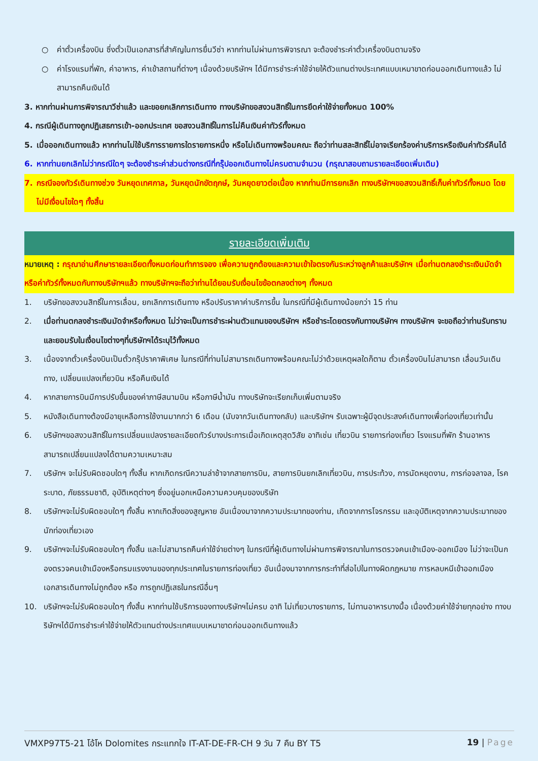○ ค่าตั๋วเครื่องบิน ซึ่งตั๋วเป็นเอกสารที่สำคัญในการยื่นวีซ่า หากท่านไม่ผ่านการพิจารณา จะต้องชำระค่าตั๋วเครื่องบินตามจริง
○ ค่าโรงแรมที่พัก, ค่าอาหาร, ค่าเข้าสถานที่ต่างๆ เนื่องด้วยบริษัทฯ ได้มีการชำระค่าใช้จ่ายให้ตัวแทนต่างประเทศแบบเหมาขาดก่อนออกเดินทางแล้ว ไม่สามารถคืนเงินได้
3. หากท่านผ่านการพิจารณาวีซ่าแล้ว และขอยกเลิกการเดินทาง ทางบริษัทขอสงวนสิทธิ์ในการยึดค่าใช้จ่ายทั้งหมด 100%
4. กรณีผู้เดินทางถูกปฏิเสธการเข้า-ออกประเทศ ขอสงวนสิทธิ์ในการไม่คืนเงินค่าทัวร์ทั้งหมด
5. เมื่อออกเดินทางแล้ว หากท่านไม่ใช้บริการรายการใดรายการหนึ่ง หรือไม่เดินทางพร้อมคณะ ถือว่าท่านสละสิทธิ์ไม่อาจเรียกร้องค่าบริการหรือเงินค่าทัวร์คืนได้
6. หากท่านยกเลิกไม่ว่ากรณีใดๆ จะต้องชำระค่าส่วนต่างกรณีที่กรุ๊ปออกเดินทางไม่ครบตามจำนวน (กรุณาสอบถามรายละเอียดเพิ่มเติม)
7. กรณีจองทัวร์เดินทางช่วง วันหยุดเทศกาล, วันหยุดนักขัตฤกษ์, วันหยุดยาวต่อเนื่อง หากท่านมีการยกเลิก ทางบริษัทฯขอสงวนสิทธิ์เก็บค่าทัวร์ทั้งหมด โดยไม่มีเงื่อนไขใดๆ ทั้งสิ้น
รายละเอียดเพิ่มเติม
หมายเหตุ : กรุณาอ่านศึกษารายละเอียดทั้งหมดก่อนทำการจอง เพื่อความถูกต้องและความเข้าใจตรงกันระหว่างลูกค้าและบริษัทฯ เมื่อท่านตกลงชำระเงินมัดจำหรือค่าทัวร์ทั้งหมดกับทางบริษัทฯแล้ว ทางบริษัทฯจะถือว่าท่านได้ยอมรับเงื่อนไขข้อตกลงต่างๆ ทั้งหมด
1. บริษัทขอสงวนสิทธิ์ในการเลื่อน, ยกเลิกการเดินทาง หรือปรับราคาค่าบริการขึ้น ในกรณีที่มีผู้เดินทางน้อยกว่า 15 ท่าน
2. เมื่อท่านตกลงชำระเงินมัดจำหรือทั้งหมด ไม่ว่าจะเป็นการชำระผ่านตัวแทนของบริษัทฯ หรือชำระโดยตรงกับทางบริษัทฯ ทางบริษัทฯ จะขอถือว่าท่านรับทราบและยอมรับในเงื่อนไขต่างๆที่บริษัทฯได้ระบุไว้ทั้งหมด
3. เนื่องจากตั๋วเครื่องบินเป็นตั๋วกรุ๊ปราคาพิเศษ ในกรณีที่ท่านไม่สามารถเดินทางพร้อมคณะไม่ว่าด้วยเหตุผลใดก็ตาม ตั๋วเครื่องบินไม่สามารถ เลื่อนวันเดินทาง, เปลี่ยนแปลงเที่ยวบิน หรือคืนเงินได้
4. หากสายการบินมีการปรับขึ้นของค่าภาษีสนามบิน หรือภาษีน้ำมัน ทางบริษัทจะเรียกเก็บเพิ่มตามจริง
5. หนังสือเดินทางต้องมีอายุเหลือการใช้งานมากกว่า 6 เดือน (นับจากวันเดินทางกลับ) และบริษัทฯ รับเฉพาะผู้มีจุดประสงค์เดินทางเพื่อท่องเที่ยวเท่านั้น
6. บริษัทฯขอสงวนสิทธิ์ในการเปลี่ยนแปลงรายละเอียดทัวร์บางประการเมื่อเกิดเหตุสุดวิสัย อาทิเช่น เที่ยวบิน รายการท่องเที่ยว โรงแรมที่พัก ร้านอาหาร สามารถเปลี่ยนแปลงได้ตามความเหมาะสม
7. บริษัทฯ จะไม่รับผิดชอบใดๆ ทั้งสิ้น หากเกิดกรณีความล่าช้าจากสายการบิน, สายการบินยกเลิกเที่ยวบิน, การประท้วง, การนัดหยุดงาน, การก่อจลาจล, โรคระบาด, ภัยธรรมชาติ, อุบัติเหตุต่างๆ ซึ่งอยู่นอกเหนือความควบคุมของบริษัท
8. บริษัทฯจะไม่รับผิดชอบใดๆ ทั้งสิ้น หากเกิดสิ่งของสูญหาย อันเนื่องมาจากความประมาทของท่าน, เกิดจากการโจรกรรม และอุบัติเหตุจากความประมาทของนักท่องเที่ยวเอง
9. บริษัทฯจะไม่รับผิดชอบใดๆ ทั้งสิ้น และไม่สามารถคืนค่าใช้จ่ายต่างๆ ในกรณีที่ผู้เดินทางไม่ผ่านการพิจารณาในการตรวจคนเข้าเมือง-ออกเมือง ไม่ว่าจะเป็นกองตรวจคนเข้าเมืองหรือกรมแรงงานของทุกประเทศในรายการท่องเที่ยว อันเนื่องมาจากการกระทำที่ส่อไปในทางผิดกฎหมาย การหลบหนีเข้าออกเมือง เอกสารเดินทางไม่ถูกต้อง หรือ การถูกปฏิเสธในกรณีอื่นๆ
10. บริษัทฯจะไม่รับผิดชอบใดๆ ทั้งสิ้น หากท่านใช้บริการของทางบริษัทฯไม่ครบ อาทิ ไม่เที่ยวบางรายการ, ไม่ทานอาหารบางมื้อ เนื่องด้วยค่าใช้จ่ายทุกอย่าง ทางบริษัทฯได้มีการชำระค่าใช้จ่ายให้ตัวแทนต่างประเทศแบบเหมาขาดก่อนออกเดินทางแล้ว
VMXP97T5-21 โอ้โห Dolomites กระแทกใจ IT-AT-DE-FR-CH 9 วัน 7 คืน BY T5 19 | Page